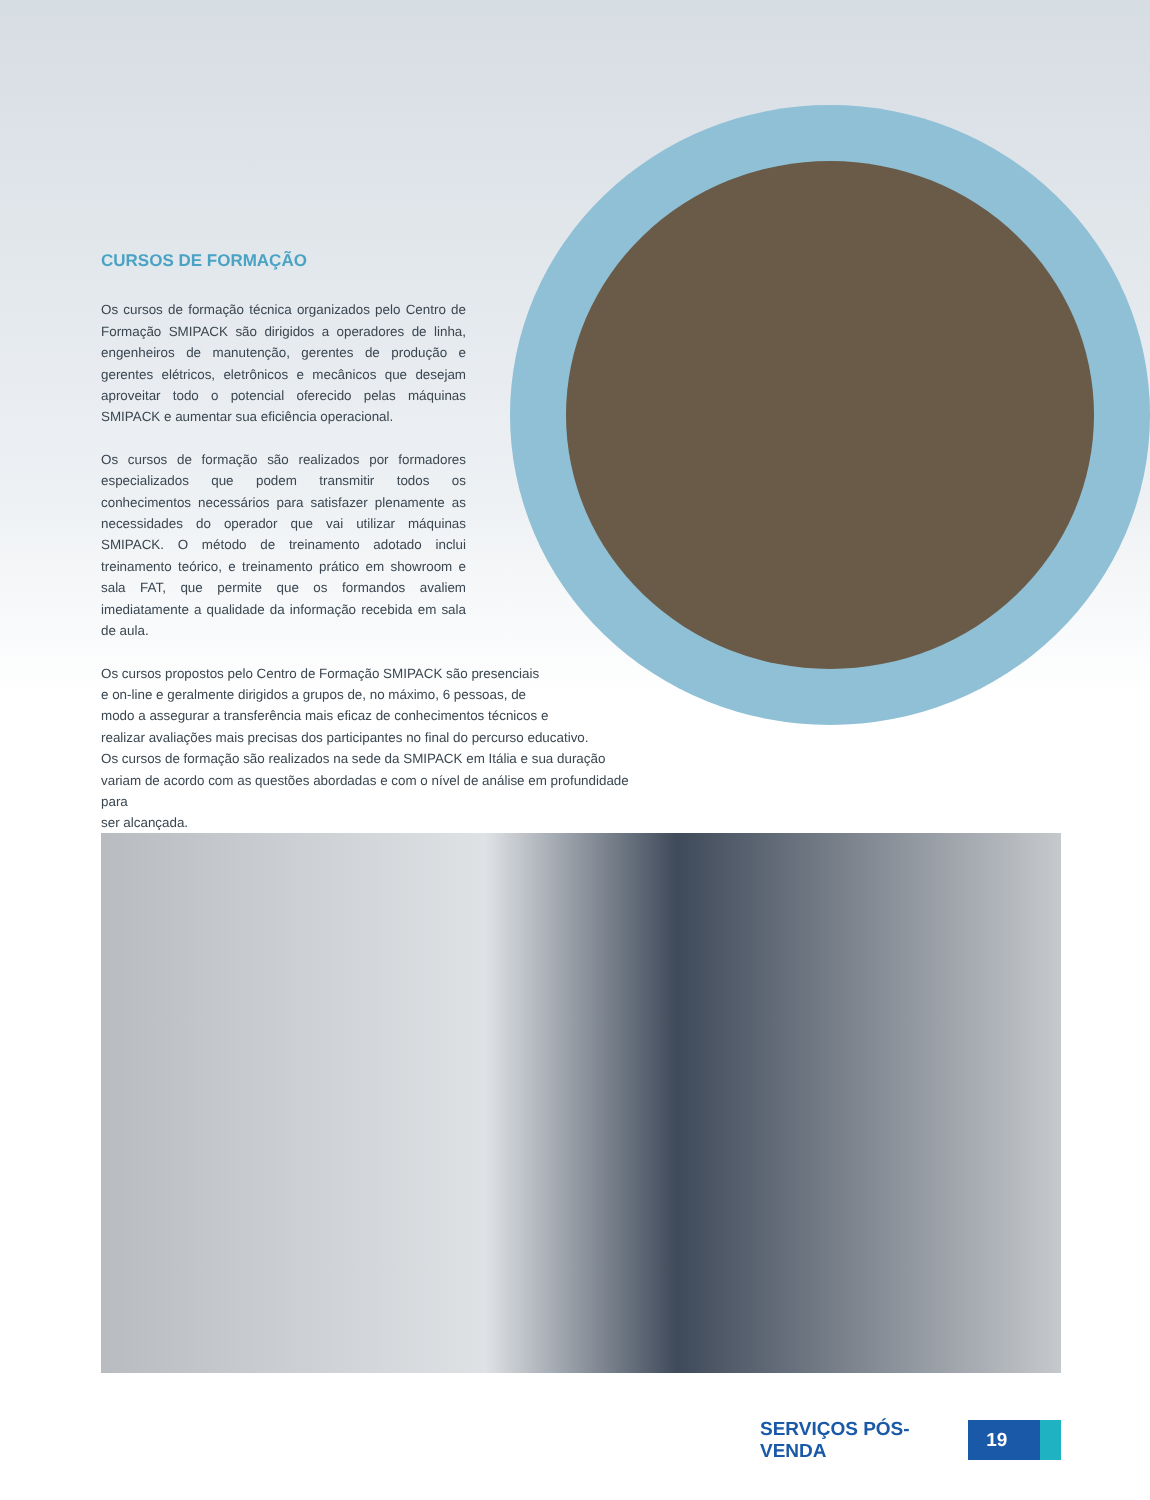CURSOS DE FORMAÇÃO
Os cursos de formação técnica organizados pelo Centro de Formação SMIPACK são dirigidos a operadores de linha, engenheiros de manutenção, gerentes de produção e gerentes elétricos, eletrônicos e mecânicos que desejam aproveitar todo o potencial oferecido pelas máquinas SMIPACK e aumentar sua eficiência operacional.
Os cursos de formação são realizados por formadores especializados que podem transmitir todos os conhecimentos necessários para satisfazer plenamente as necessidades do operador que vai utilizar máquinas SMIPACK. O método de treinamento adotado inclui treinamento teórico, e treinamento prático em showroom e sala FAT, que permite que os formandos avaliem imediatamente a qualidade da informação recebida em sala de aula.
Os cursos propostos pelo Centro de Formação SMIPACK são presenciais
e on-line e geralmente dirigidos a grupos de, no máximo, 6 pessoas, de
modo a assegurar a transferência mais eficaz de conhecimentos técnicos e
realizar avaliações mais precisas dos participantes no final do percurso educativo.
Os cursos de formação são realizados na sede da SMIPACK em Itália e sua duração
variam de acordo com as questões abordadas e com o nível de análise em profundidade para
ser alcançada.
SERVIÇOS PÓS-VENDA
19